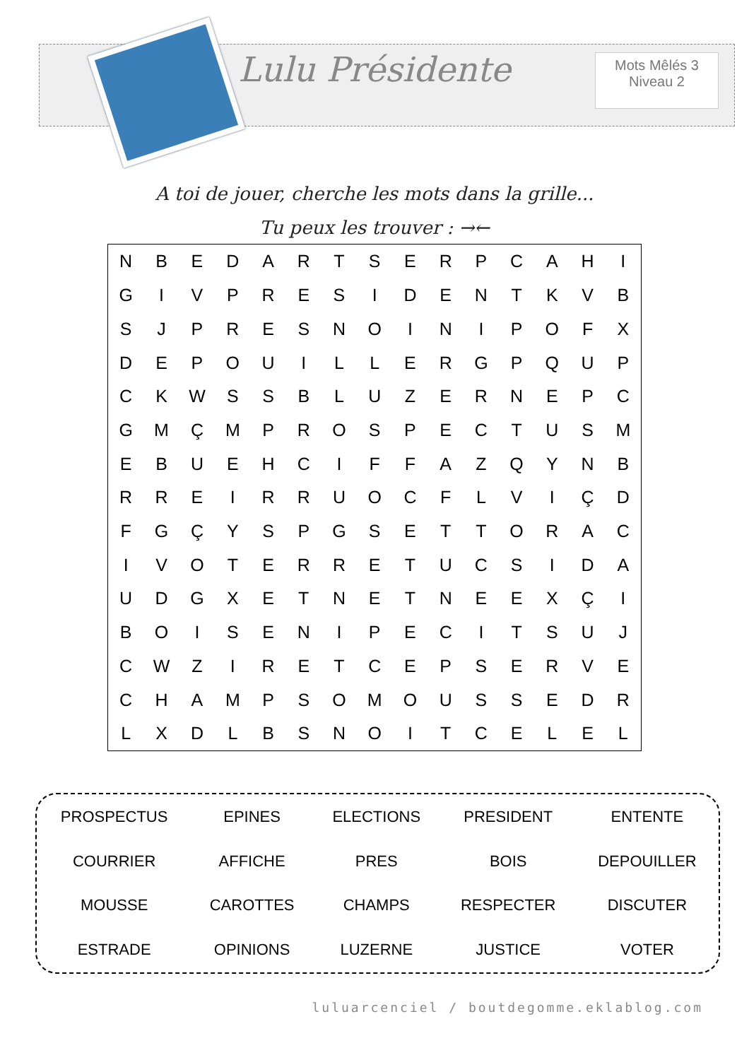Lulu Présidente
Mots Mêlés 3
Niveau 2
A toi de jouer, cherche les mots dans la grille...
Tu peux les trouver : →←
| N | B | E | D | A | R | T | S | E | R | P | C | A | H | I |
| G | I | V | P | R | E | S | I | D | E | N | T | K | V | B |
| S | J | P | R | E | S | N | O | I | N | I | P | O | F | X |
| D | E | P | O | U | I | L | L | E | R | G | P | Q | U | P |
| C | K | W | S | S | B | L | U | Z | E | R | N | E | P | C |
| G | M | Ç | M | P | R | O | S | P | E | C | T | U | S | M |
| E | B | U | E | H | C | I | F | F | A | Z | Q | Y | N | B |
| R | R | E | I | R | R | U | O | C | F | L | V | I | Ç | D |
| F | G | Ç | Y | S | P | G | S | E | T | T | O | R | A | C |
| I | V | O | T | E | R | R | E | T | U | C | S | I | D | A |
| U | D | G | X | E | T | N | E | T | N | E | E | X | Ç | I |
| B | O | I | S | E | N | I | P | E | C | I | T | S | U | J |
| C | W | Z | I | R | E | T | C | E | P | S | E | R | V | E |
| C | H | A | M | P | S | O | M | O | U | S | S | E | D | R |
| L | X | D | L | B | S | N | O | I | T | C | E | L | E | L |
| PROSPECTUS | EPINES | ELECTIONS | PRESIDENT | ENTENTE |
| COURRIER | AFFICHE | PRES | BOIS | DEPOUILLER |
| MOUSSE | CAROTTES | CHAMPS | RESPECTER | DISCUTER |
| ESTRADE | OPINIONS | LUZERNE | JUSTICE | VOTER |
luluarcenciel / boutdegomme.eklablog.com